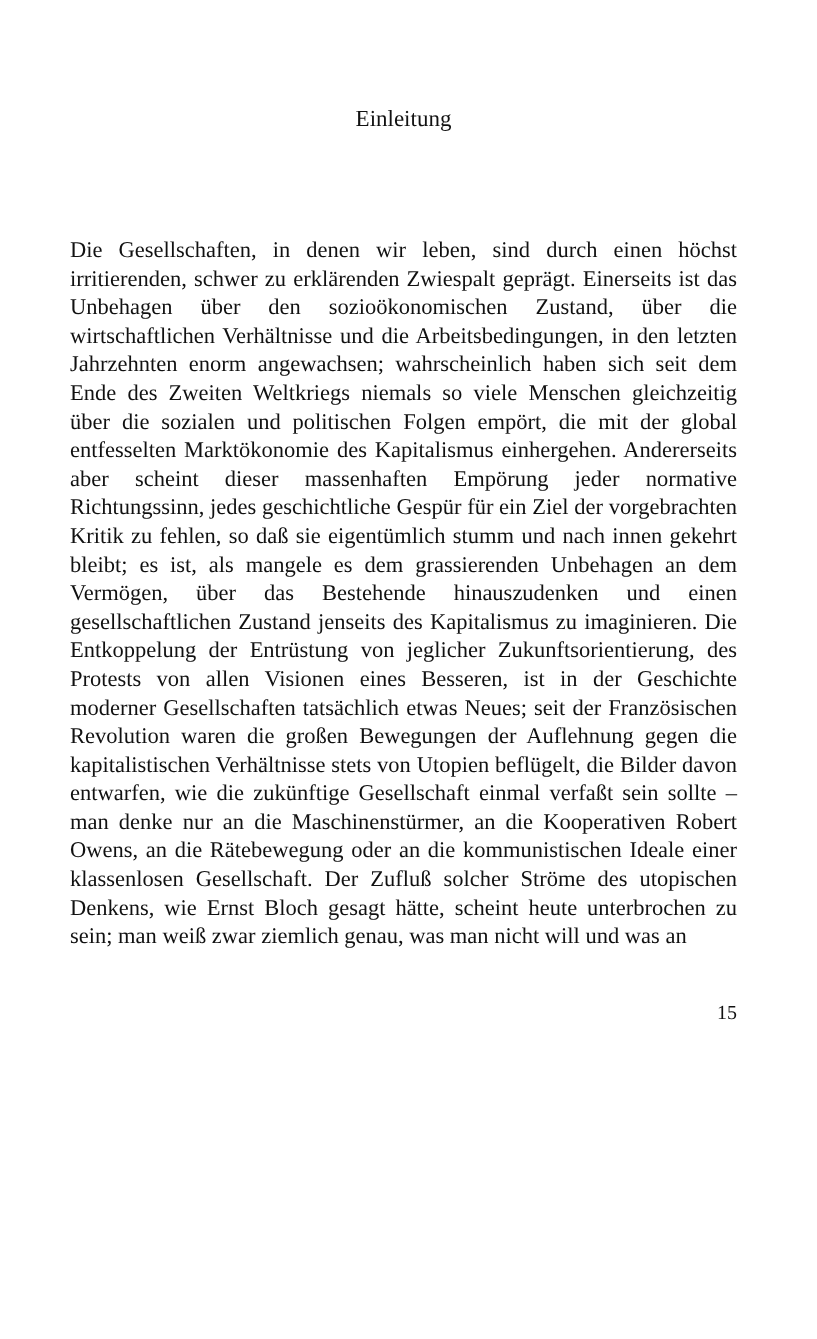Einleitung
Die Gesellschaften, in denen wir leben, sind durch einen höchst irritierenden, schwer zu erklärenden Zwiespalt geprägt. Einerseits ist das Unbehagen über den sozioökonomischen Zustand, über die wirtschaftlichen Verhältnisse und die Arbeitsbedingungen, in den letzten Jahrzehnten enorm angewachsen; wahrscheinlich haben sich seit dem Ende des Zweiten Weltkriegs niemals so viele Menschen gleichzeitig über die sozialen und politischen Folgen empört, die mit der global entfesselten Marktökonomie des Kapitalismus einhergehen. Andererseits aber scheint dieser massenhaften Empörung jeder normative Richtungssinn, jedes geschichtliche Gespür für ein Ziel der vorgebrachten Kritik zu fehlen, so daß sie eigentümlich stumm und nach innen gekehrt bleibt; es ist, als mangele es dem grassierenden Unbehagen an dem Vermögen, über das Bestehende hinauszudenken und einen gesellschaftlichen Zustand jenseits des Kapitalismus zu imaginieren. Die Entkoppelung der Entrüstung von jeglicher Zukunftsorientierung, des Protests von allen Visionen eines Besseren, ist in der Geschichte moderner Gesellschaften tatsächlich etwas Neues; seit der Französischen Revolution waren die großen Bewegungen der Auflehnung gegen die kapitalistischen Verhältnisse stets von Utopien beflügelt, die Bilder davon entwarfen, wie die zukünftige Gesellschaft einmal verfaßt sein sollte – man denke nur an die Maschinenstürmer, an die Kooperativen Robert Owens, an die Rätebewegung oder an die kommunistischen Ideale einer klassenlosen Gesellschaft. Der Zufluß solcher Ströme des utopischen Denkens, wie Ernst Bloch gesagt hätte, scheint heute unterbrochen zu sein; man weiß zwar ziemlich genau, was man nicht will und was an
15